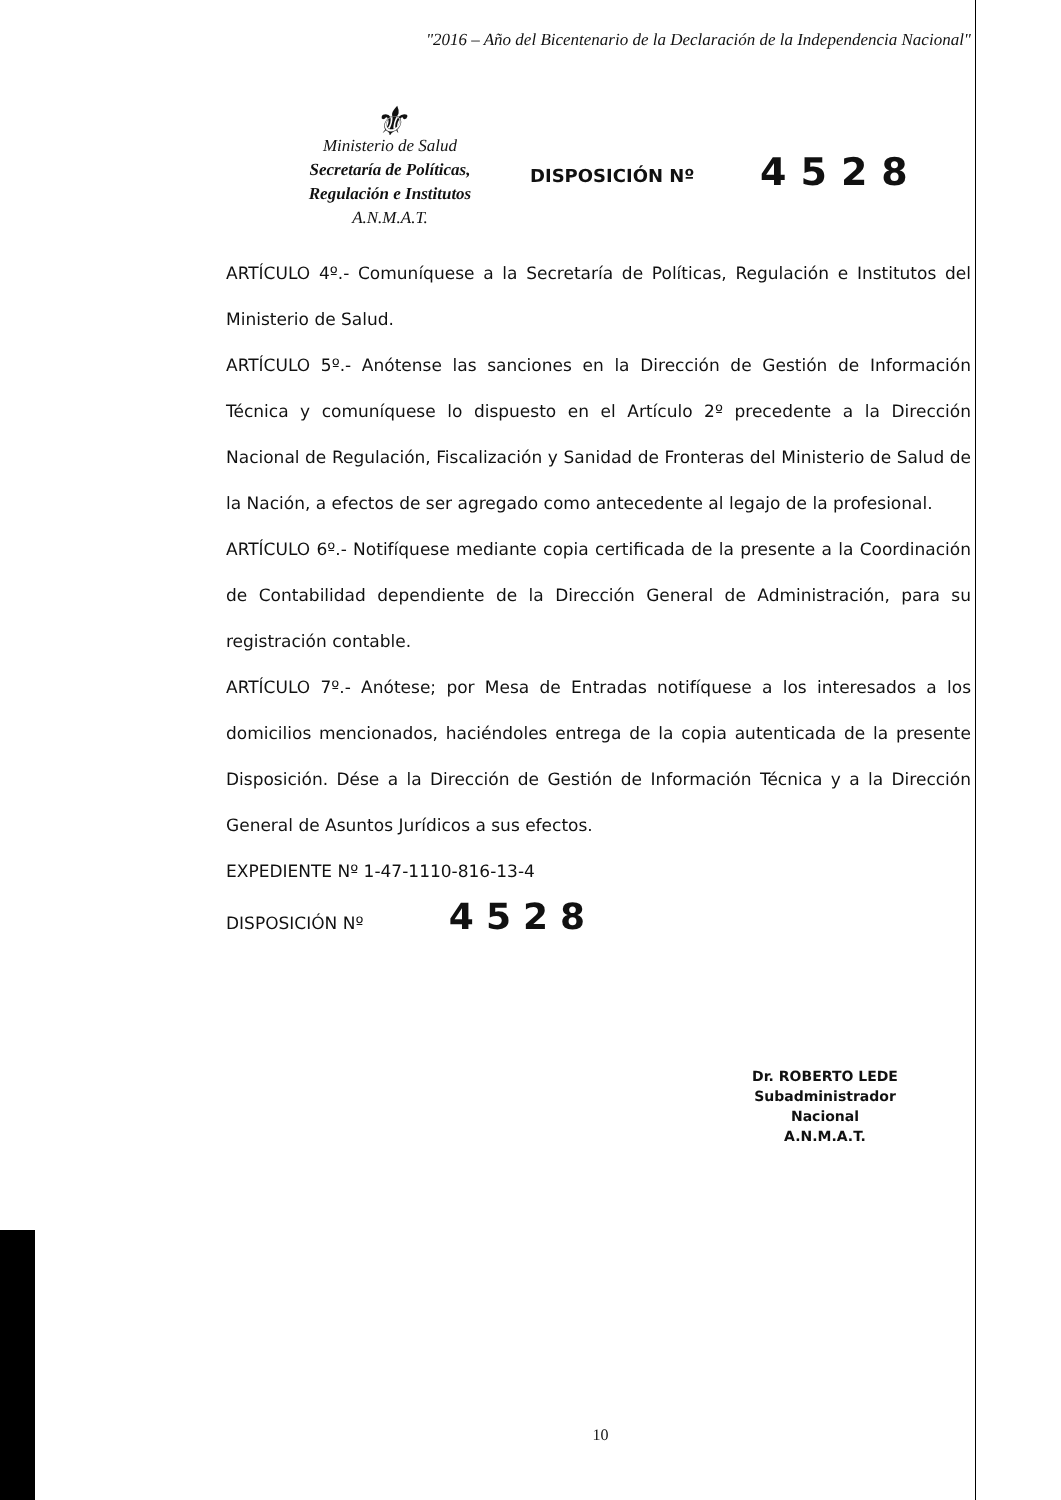"2016 – Año del Bicentenario de la Declaración de la Independencia Nacional"
⚜
Ministerio de Salud
Secretaría de Políticas,
Regulación e Institutos
A.N.M.A.T.
DISPOSICIÓN Nº
4528
ARTÍCULO 4º.- Comuníquese a la Secretaría de Políticas, Regulación e Institutos del Ministerio de Salud.
ARTÍCULO 5º.- Anótense las sanciones en la Dirección de Gestión de Información Técnica y comuníquese lo dispuesto en el Artículo 2º precedente a la Dirección Nacional de Regulación, Fiscalización y Sanidad de Fronteras del Ministerio de Salud de la Nación, a efectos de ser agregado como antecedente al legajo de la profesional.
ARTÍCULO 6º.- Notifíquese mediante copia certificada de la presente a la Coordinación de Contabilidad dependiente de la Dirección General de Administración, para su registración contable.
ARTÍCULO 7º.- Anótese; por Mesa de Entradas notifíquese a los interesados a los domicilios mencionados, haciéndoles entrega de la copia autenticada de la presente Disposición. Dése a la Dirección de Gestión de Información Técnica y a la Dirección General de Asuntos Jurídicos a sus efectos.
EXPEDIENTE Nº 1-47-1110-816-13-4
DISPOSICIÓN Nº 4528
Dr. ROBERTO LEDE
Subadministrador Nacional
A.N.M.A.T.
10